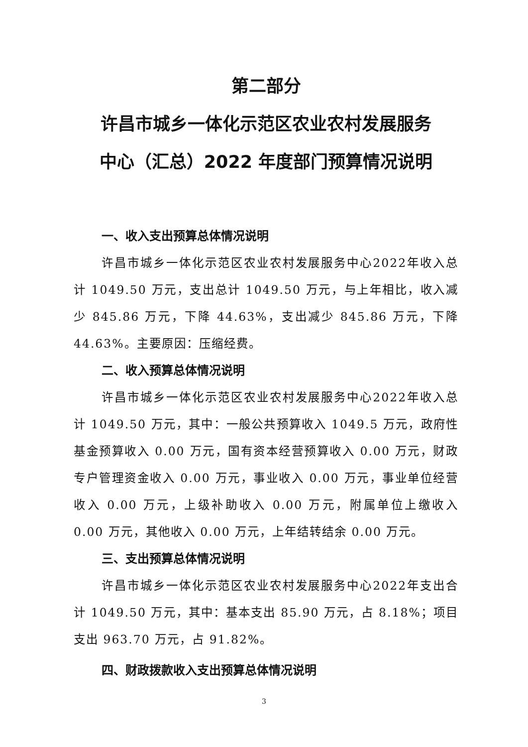第二部分
许昌市城乡一体化示范区农业农村发展服务
中心（汇总）2022 年度部门预算情况说明
一、收入支出预算总体情况说明
许昌市城乡一体化示范区农业农村发展服务中心2022年收入总计 1049.50 万元，支出总计 1049.50 万元，与上年相比，收入减少 845.86 万元，下降 44.63%，支出减少 845.86 万元，下降 44.63%。主要原因：压缩经费。
二、收入预算总体情况说明
许昌市城乡一体化示范区农业农村发展服务中心2022年收入总计 1049.50 万元，其中：一般公共预算收入 1049.5 万元，政府性基金预算收入 0.00 万元，国有资本经营预算收入 0.00 万元，财政专户管理资金收入 0.00 万元，事业收入 0.00 万元，事业单位经营收入 0.00 万元，上级补助收入 0.00 万元，附属单位上缴收入 0.00 万元，其他收入 0.00 万元，上年结转结余 0.00 万元。
三、支出预算总体情况说明
许昌市城乡一体化示范区农业农村发展服务中心2022年支出合计 1049.50 万元，其中：基本支出 85.90 万元，占 8.18%；项目支出 963.70 万元，占 91.82%。
四、财政拨款收入支出预算总体情况说明
3